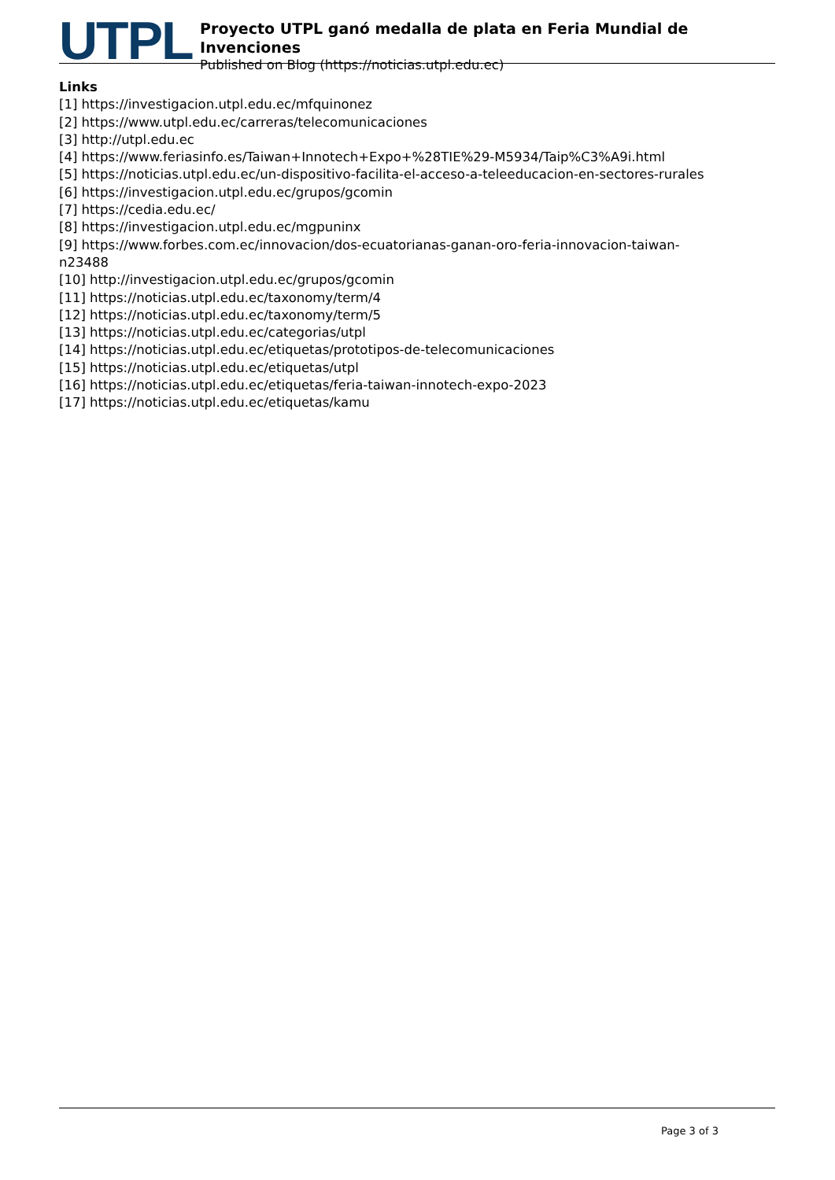UTPL
Proyecto UTPL ganó medalla de plata en Feria Mundial de Invenciones
Published on Blog (https://noticias.utpl.edu.ec)
Links
[1] https://investigacion.utpl.edu.ec/mfquinonez
[2] https://www.utpl.edu.ec/carreras/telecomunicaciones
[3] http://utpl.edu.ec
[4] https://www.feriasinfo.es/Taiwan+Innotech+Expo+%28TIE%29-M5934/Taip%C3%A9i.html
[5] https://noticias.utpl.edu.ec/un-dispositivo-facilita-el-acceso-a-teleeducacion-en-sectores-rurales
[6] https://investigacion.utpl.edu.ec/grupos/gcomin
[7] https://cedia.edu.ec/
[8] https://investigacion.utpl.edu.ec/mgpuninx
[9] https://www.forbes.com.ec/innovacion/dos-ecuatorianas-ganan-oro-feria-innovacion-taiwan-
n23488
[10] http://investigacion.utpl.edu.ec/grupos/gcomin
[11] https://noticias.utpl.edu.ec/taxonomy/term/4
[12] https://noticias.utpl.edu.ec/taxonomy/term/5
[13] https://noticias.utpl.edu.ec/categorias/utpl
[14] https://noticias.utpl.edu.ec/etiquetas/prototipos-de-telecomunicaciones
[15] https://noticias.utpl.edu.ec/etiquetas/utpl
[16] https://noticias.utpl.edu.ec/etiquetas/feria-taiwan-innotech-expo-2023
[17] https://noticias.utpl.edu.ec/etiquetas/kamu
Page 3 of 3